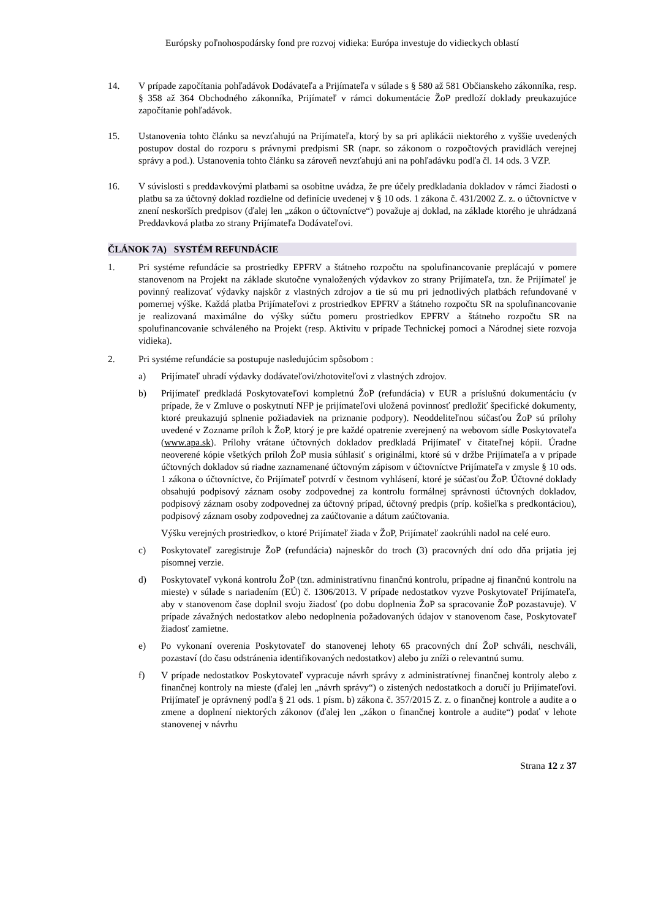Európsky poľnohospodársky fond pre rozvoj vidieka: Európa investuje do vidieckych oblastí
14. V prípade započítania pohľadávok Dodávateľa a Prijímateľa v súlade s § 580 až 581 Občianskeho zákonníka, resp. § 358 až 364 Obchodného zákonníka, Prijímateľ v rámci dokumentácie ŽoP predloží doklady preukazujúce započítanie pohľadávok.
15. Ustanovenia tohto článku sa nevzťahujú na Prijímateľa, ktorý by sa pri aplikácii niektorého z vyššie uvedených postupov dostal do rozporu s právnymi predpismi SR (napr. so zákonom o rozpočtových pravidlách verejnej správy a pod.). Ustanovenia tohto článku sa zároveň nevzťahujú ani na pohľadávku podľa čl. 14 ods. 3 VZP.
16. V súvislosti s preddavkovými platbami sa osobitne uvádza, že pre účely predkladania dokladov v rámci žiadosti o platbu sa za účtovný doklad rozdielne od definície uvedenej v § 10 ods. 1 zákona č. 431/2002 Z. z. o účtovníctve v znení neskorších predpisov (ďalej len „zákon o účtovníctve“) považuje aj doklad, na základe ktorého je uhrádzaná Preddavková platba zo strany Prijímateľa Dodávateľovi.
ČLÁNOK 7A) SYSTÉM REFUNDÁCIE
1. Pri systéme refundácie sa prostriedky EPFRV a štátneho rozpočtu na spolufinancovanie preplácajú v pomere stanovenom na Projekt na základe skutočne vynaložených výdavkov zo strany Prijímateľa, tzn. že Prijímateľ je povinný realizovať výdavky najskôr z vlastných zdrojov a tie sú mu pri jednotlivých platbách refundované v pomernej výške. Každá platba Prijímateľovi z prostriedkov EPFRV a štátneho rozpočtu SR na spolufinancovanie je realizovaná maximálne do výšky súčtu pomeru prostriedkov EPFRV a štátneho rozpočtu SR na spolufinancovanie schváleného na Projekt (resp. Aktivitu v prípade Technickej pomoci a Národnej siete rozvoja vidieka).
2. Pri systéme refundácie sa postupuje nasledujúcim spôsobom :
a) Prijímateľ uhradí výdavky dodávateľovi/zhotoviteľovi z vlastných zdrojov.
b) Prijímateľ predkladá Poskytovateľovi kompletnú ŽoP (refundácia) v EUR a príslušnú dokumentáciu (v prípade, že v Zmluve o poskytnutí NFP je prijímateľovi uložená povinnosť predložiť špecifické dokumenty, ktoré preukazujú splnenie požiadaviek na priznanie podpory). Neoddeliteľnou súčasťou ŽoP sú prílohy uvedené v Zozname príloh k ŽoP, ktorý je pre každé opatrenie zverejnený na webovom sídle Poskytovateľa (www.apa.sk). Prílohy vrátane účtovných dokladov predkladá Prijímateľ v čitateľnej kópii. Úradne neoverené kópie všetkých príloh ŽoP musia súhlasiť s originálmi, ktoré sú v držbe Prijímateľa a v prípade účtovných dokladov sú riadne zaznamenané účtovným zápisom v účtovníctve Prijímateľa v zmysle § 10 ods. 1 zákona o účtovníctve, čo Prijímateľ potvrdí v čestnom vyhlásení, ktoré je súčasťou ŽoP. Účtovné doklady obsahujú podpisový záznam osoby zodpovednej za kontrolu formálnej správnosti účtovných dokladov, podpisový záznam osoby zodpovednej za účtovný prípad, účtovný predpis (príp. košieľka s predkontáciou), podpisový záznam osoby zodpovednej za zaúčtovanie a dátum zaúčtovania.
Výšku verejných prostriedkov, o ktoré Prijímateľ žiada v ŽoP, Prijímateľ zaokrúhli nadol na celé euro.
c) Poskytovateľ zaregistruje ŽoP (refundácia) najneskôr do troch (3) pracovných dní odo dňa prijatia jej písomnej verzie.
d) Poskytovateľ vykoná kontrolu ŽoP (tzn. administratívnu finančnú kontrolu, prípadne aj finančnú kontrolu na mieste) v súlade s nariadením (EÚ) č. 1306/2013. V prípade nedostatkov vyzve Poskytovateľ Prijímateľa, aby v stanovenom čase doplnil svoju žiadosť (po dobu doplnenia ŽoP sa spracovanie ŽoP pozastavuje). V prípade závažných nedostatkov alebo nedoplnenia požadovaných údajov v stanovenom čase, Poskytovateľ žiadosť zamietne.
e) Po vykonaní overenia Poskytovateľ do stanovenej lehoty 65 pracovných dní ŽoP schváli, neschváli, pozastaví (do času odstránenia identifikovaných nedostatkov) alebo ju zníži o relevantnú sumu.
f) V prípade nedostatkov Poskytovateľ vypracuje návrh správy z administratívnej finančnej kontroly alebo z finančnej kontroly na mieste (ďalej len „návrh správy“) o zistených nedostatkoch a doručí ju Prijímateľovi. Prijímateľ je oprávnený podľa § 21 ods. 1 písm. b) zákona č. 357/2015 Z. z. o finančnej kontrole a audite a o zmene a doplnení niektorých zákonov (ďalej len „zákon o finančnej kontrole a audite“) podať v lehote stanovenej v návrhu
Strana 12 z 37